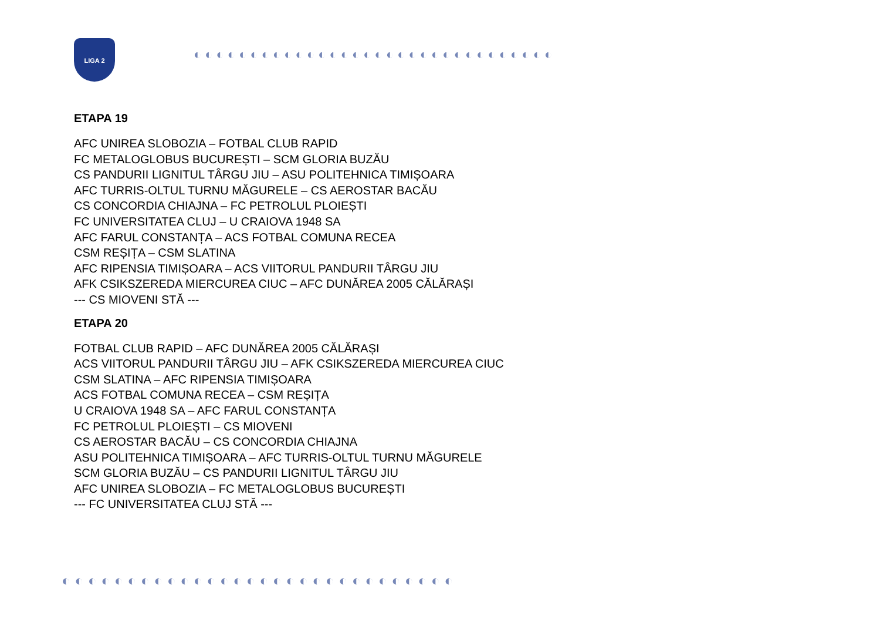LIGA 2
◐◐◐◐◐◐◐◐◐◐◐◐◐◐◐◐◐◐◐◐◐◐◐◐◐◐◐◐◐◐◐◐
ETAPA 19
AFC UNIREA SLOBOZIA – FOTBAL CLUB RAPID
FC METALOGLOBUS BUCUREȘTI – SCM GLORIA BUZĂU
CS PANDURII LIGNITUL TÂRGU JIU – ASU POLITEHNICA TIMIȘOARA
AFC TURRIS-OLTUL TURNU MĂGURELE – CS AEROSTAR BACĂU
CS CONCORDIA CHIAJNA – FC PETROLUL PLOIEȘTI
FC UNIVERSITATEA CLUJ – U CRAIOVA 1948 SA
AFC FARUL CONSTANȚA – ACS FOTBAL COMUNA RECEA
CSM REȘIȚA – CSM SLATINA
AFC RIPENSIA TIMIȘOARA – ACS VIITORUL PANDURII TÂRGU JIU
AFK CSIKSZEREDA MIERCUREA CIUC – AFC DUNĂREA 2005 CĂLĂRAȘI
--- CS MIOVENI STĂ ---
ETAPA 20
FOTBAL CLUB RAPID – AFC DUNĂREA 2005 CĂLĂRAȘI
ACS VIITORUL PANDURII TÂRGU JIU – AFK CSIKSZEREDA MIERCUREA CIUC
CSM SLATINA – AFC RIPENSIA TIMIȘOARA
ACS FOTBAL COMUNA RECEA – CSM REȘIȚA
U CRAIOVA 1948 SA – AFC FARUL CONSTANȚA
FC PETROLUL PLOIEȘTI – CS MIOVENI
CS AEROSTAR BACĂU – CS CONCORDIA CHIAJNA
ASU POLITEHNICA TIMIȘOARA – AFC TURRIS-OLTUL TURNU MĂGURELE
SCM GLORIA BUZĂU – CS PANDURII LIGNITUL TÂRGU JIU
AFC UNIREA SLOBOZIA – FC METALOGLOBUS BUCUREȘTI
--- FC UNIVERSITATEA CLUJ STĂ ---
◐◐◐◐◐◐◐◐◐◐◐◐◐◐◐◐◐◐◐◐◐◐◐◐◐◐◐◐◐◐